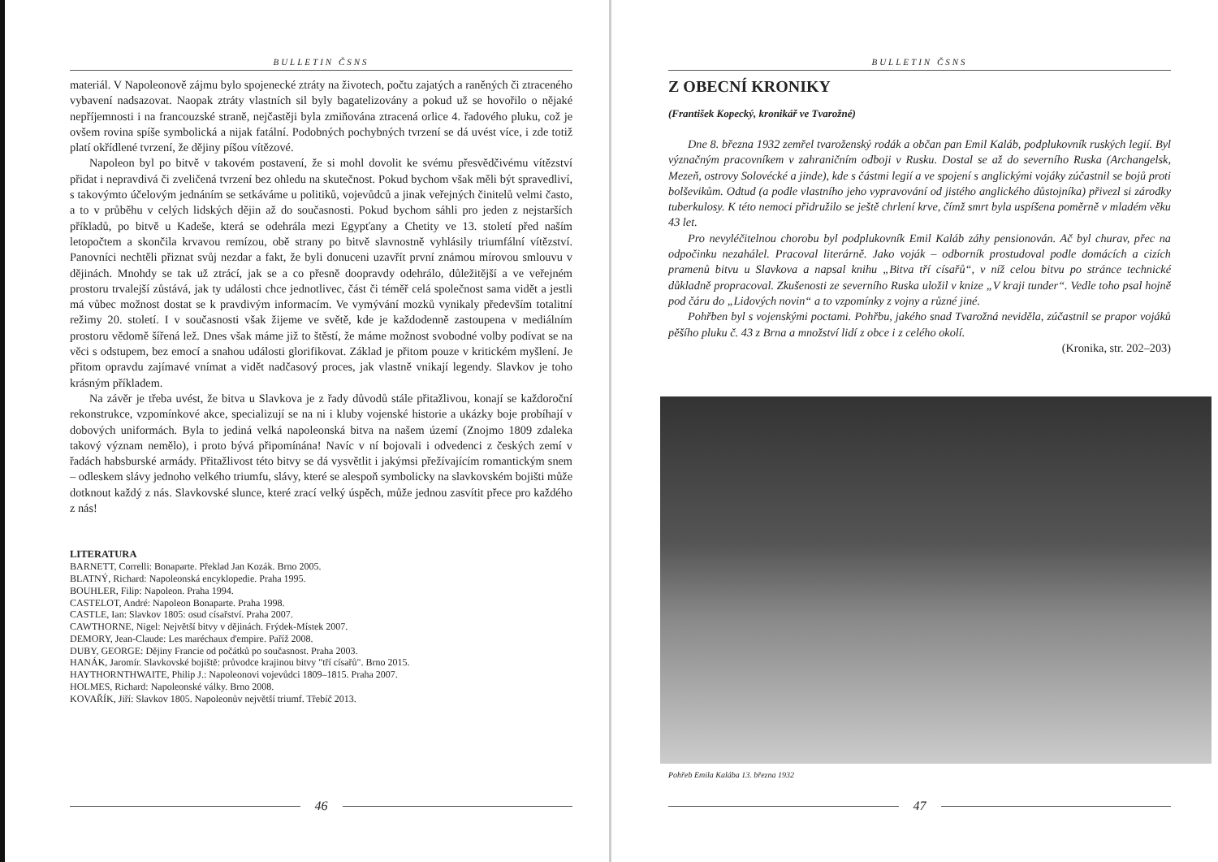BULLETIN ČSNS
materiál. V Napoleonově zájmu bylo spojenecké ztráty na životech, počtu zajatých a raněných či ztraceného vybavení nadsazovat. Naopak ztráty vlastních sil byly bagatelizovány a pokud už se hovořilo o nějaké nepříjemnosti i na francouzské straně, nejčastěji byla zmiňována ztracená orlice 4. řadového pluku, což je ovšem rovina spíše symbolická a nijak fatální. Podobných pochybných tvrzení se dá uvést více, i zde totiž platí okřídlené tvrzení, že dějiny píšou vítězové.
Napoleon byl po bitvě v takovém postavení, že si mohl dovolit ke svému přesvědčivému vítězství přidat i nepravdivá či zveličená tvrzení bez ohledu na skutečnost. Pokud bychom však měli být spravedliví, s takovýmto účelovým jednáním se setkáváme u politiků, vojevůdců a jinak veřejných činitelů velmi často, a to v průběhu v celých lidských dějin až do současnosti. Pokud bychom sáhli pro jeden z nejstarších příkladů, po bitvě u Kadeše, která se odehrála mezi Egypťany a Chetity ve 13. století před naším letopočtem a skončila krvavou remízou, obě strany po bitvě slavnostně vyhlásily triumfální vítězství. Panovníci nechtěli přiznat svůj nezdar a fakt, že byli donuceni uzavřít první známou mírovou smlouvu v dějinách. Mnohdy se tak už ztrácí, jak se a co přesně doopravdy odehrálo, důležitější a ve veřejném prostoru trvalejší zůstává, jak ty události chce jednotlivec, část či téměř celá společnost sama vidět a jestli má vůbec možnost dostat se k pravdivým informacím. Ve vymývání mozků vynikaly především totalitní režimy 20. století. I v současnosti však žijeme ve světě, kde je každodenně zastoupena v mediálním prostoru vědomě šířená lež. Dnes však máme již to štěstí, že máme možnost svobodné volby podívat se na věci s odstupem, bez emocí a snahou události glorifikovat. Základ je přitom pouze v kritickém myšlení. Je přitom opravdu zajímavé vnímat a vidět nadčasový proces, jak vlastně vnikají legendy. Slavkov je toho krásným příkladem.
Na závěr je třeba uvést, že bitva u Slavkova je z řady důvodů stále přitažlivou, konají se každoroční rekonstrukce, vzpomínkové akce, specializují se na ni i kluby vojenské historie a ukázky boje probíhají v dobových uniformách. Byla to jediná velká napoleonská bitva na našem území (Znojmo 1809 zdaleka takový význam nemělo), i proto bývá připomínána! Navíc v ní bojovali i odvedenci z českých zemí v řadách habsburské armády. Přitažlivost této bitvy se dá vysvětlit i jakýmsi přežívajícím romantickým snem – odleskem slávy jednoho velkého triumfu, slávy, které se alespoň symbolicky na slavkovském bojišti může dotknout každý z nás. Slavkovské slunce, které zrací velký úspěch, může jednou zasvítit přece pro každého z nás!
LITERATURA
BARNETT, Correlli: Bonaparte. Překlad Jan Kozák. Brno 2005.
BLATNÝ, Richard: Napoleonská encyklopedie. Praha 1995.
BOUHLER, Filip: Napoleon. Praha 1994.
CASTELOT, André: Napoleon Bonaparte. Praha 1998.
CASTLE, Ian: Slavkov 1805: osud císařství. Praha 2007.
CAWTHORNE, Nigel: Největší bitvy v dějinách. Frýdek-Místek 2007.
DEMORY, Jean-Claude: Les maréchaux d'empire. Paříž 2008.
DUBY, GEORGE: Dějiny Francie od počátků po současnost. Praha 2003.
HANÁK, Jaromír. Slavkovské bojiště: průvodce krajinou bitvy "tří císařů". Brno 2015.
HAYTHORNTHWAITE, Philip J.: Napoleonovi vojevůdci 1809–1815. Praha 2007.
HOLMES, Richard: Napoleonské války. Brno 2008.
KOVAŘÍK, Jiří: Slavkov 1805. Napoleonův největší triumf. Třebíč 2013.
46
BULLETIN ČSNS
Z OBECNÍ KRONIKY
(František Kopecký, kronikář ve Tvarožné)
Dne 8. března 1932 zemřel tvaroženský rodák a občan pan Emil Kaláb, podplukovník ruských legií. Byl význačným pracovníkem v zahraničním odboji v Rusku. Dostal se až do severního Ruska (Archangelsk, Mezeň, ostrovy Solovécké a jinde), kde s částmi legií a ve spojení s anglickými vojáky zúčastnil se bojů proti bolševikům. Odtud (a podle vlastního jeho vypravování od jistého anglického důstojníka) přivezl si zárodky tuberkulosy. K této nemoci přidružilo se ještě chrlení krve, čímž smrt byla uspíšena poměrně v mladém věku 43 let.
Pro nevyléčitelnou chorobu byl podplukovník Emil Kaláb záhy pensionován. Ač byl churav, přec na odpočinku nezahálel. Pracoval literárně. Jako voják – odborník prostudoval podle domácích a cizích pramenů bitvu u Slavkova a napsal knihu „Bitva tří císařů“, v níž celou bitvu po stránce technické důkladně propracoval. Zkušenosti ze severního Ruska uložil v knize „V kraji tunder“. Vedle toho psal hojně pod čáru do „Lidových novin“ a to vzpomínky z vojny a různé jiné.
Pohřben byl s vojenskými poctami. Pohřbu, jakého snad Tvarožná neviděla, zúčastnil se prapor vojáků pěšího pluku č. 43 z Brna a množství lidí z obce i z celého okolí.
(Kronika, str. 202–203)
Pohřeb Emila Kalába 13. března 1932
47